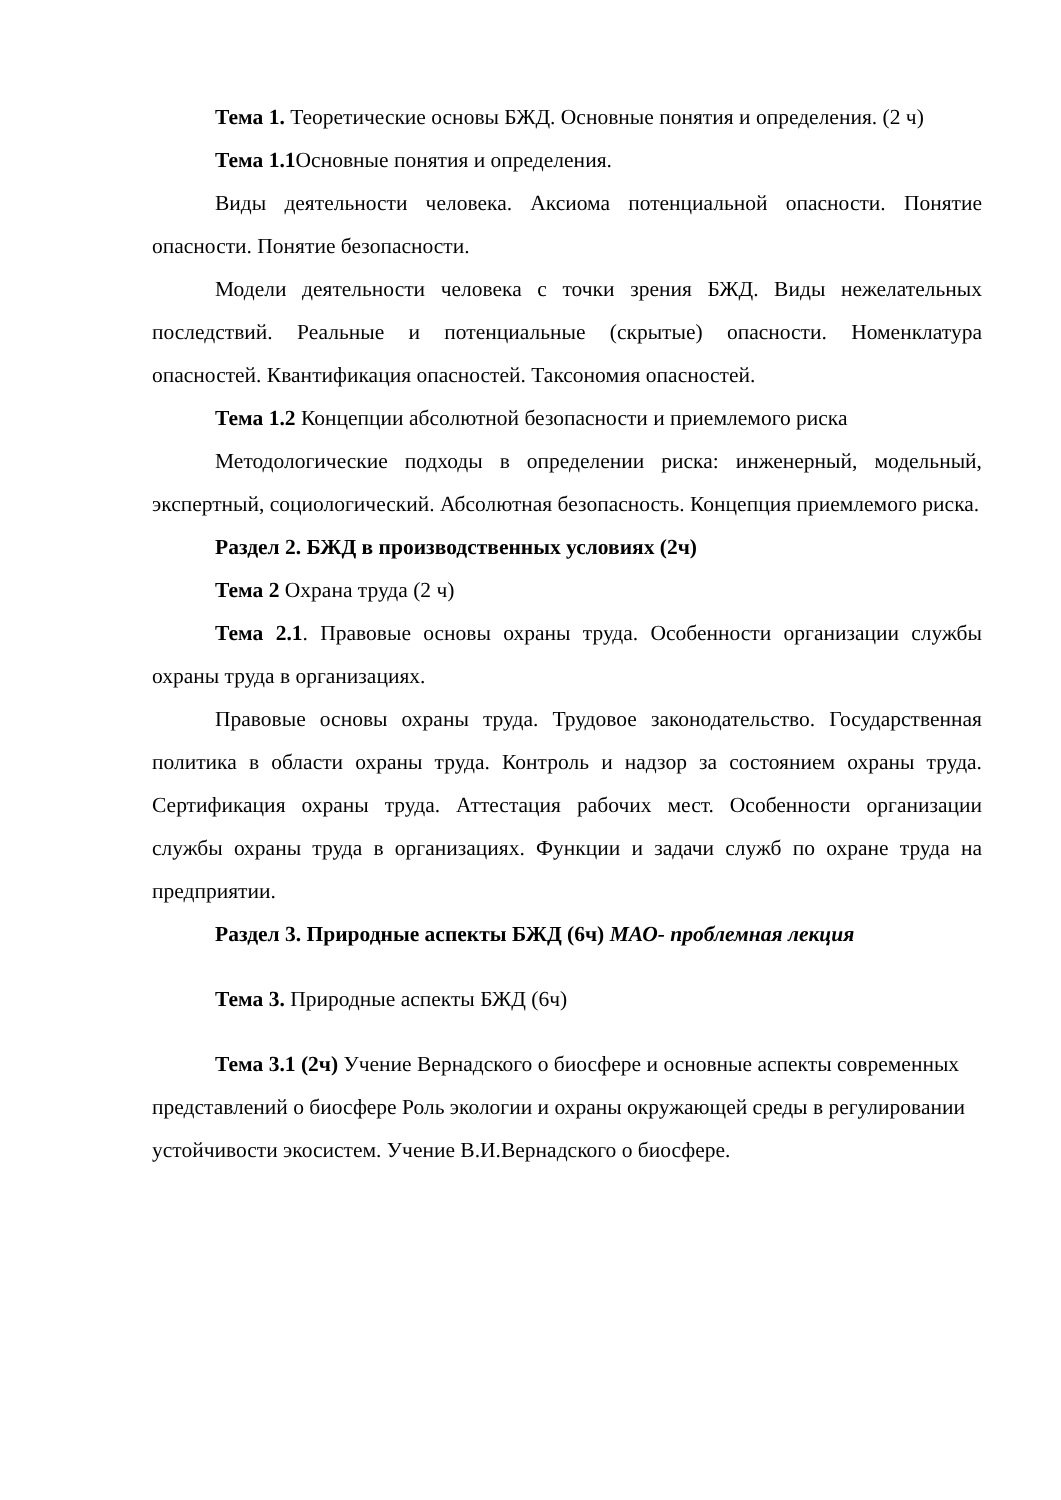Тема 1. Теоретические основы БЖД. Основные понятия и определения. (2 ч)
Тема 1.1 Основные понятия и определения.
Виды деятельности человека. Аксиома потенциальной опасности. Понятие опасности. Понятие безопасности.
Модели деятельности человека с точки зрения БЖД. Виды нежелательных последствий. Реальные и потенциальные (скрытые) опасности. Номенклатура опасностей. Квантификация опасностей. Таксономия опасностей.
Тема 1.2 Концепции абсолютной безопасности и приемлемого риска
Методологические подходы в определении риска: инженерный, модельный, экспертный, социологический. Абсолютная безопасность. Концепция приемлемого риска.
Раздел 2. БЖД в производственных условиях (2ч)
Тема 2 Охрана труда (2 ч)
Тема 2.1. Правовые основы охраны труда. Особенности организации службы охраны труда в организациях.
Правовые основы охраны труда. Трудовое законодательство. Государственная политика в области охраны труда. Контроль и надзор за состоянием охраны труда. Сертификация охраны труда. Аттестация рабочих мест. Особенности организации службы охраны труда в организациях. Функции и задачи служб по охране труда на предприятии.
Раздел 3. Природные аспекты БЖД (6ч) МАО- проблемная лекция
Тема 3. Природные аспекты БЖД (6ч)
Тема 3.1 (2ч) Учение Вернадского о биосфере и основные аспекты современных представлений о биосфере Роль экологии и охраны окружающей среды в регулировании устойчивости экосистем. Учение В.И.Вернадского о биосфере.